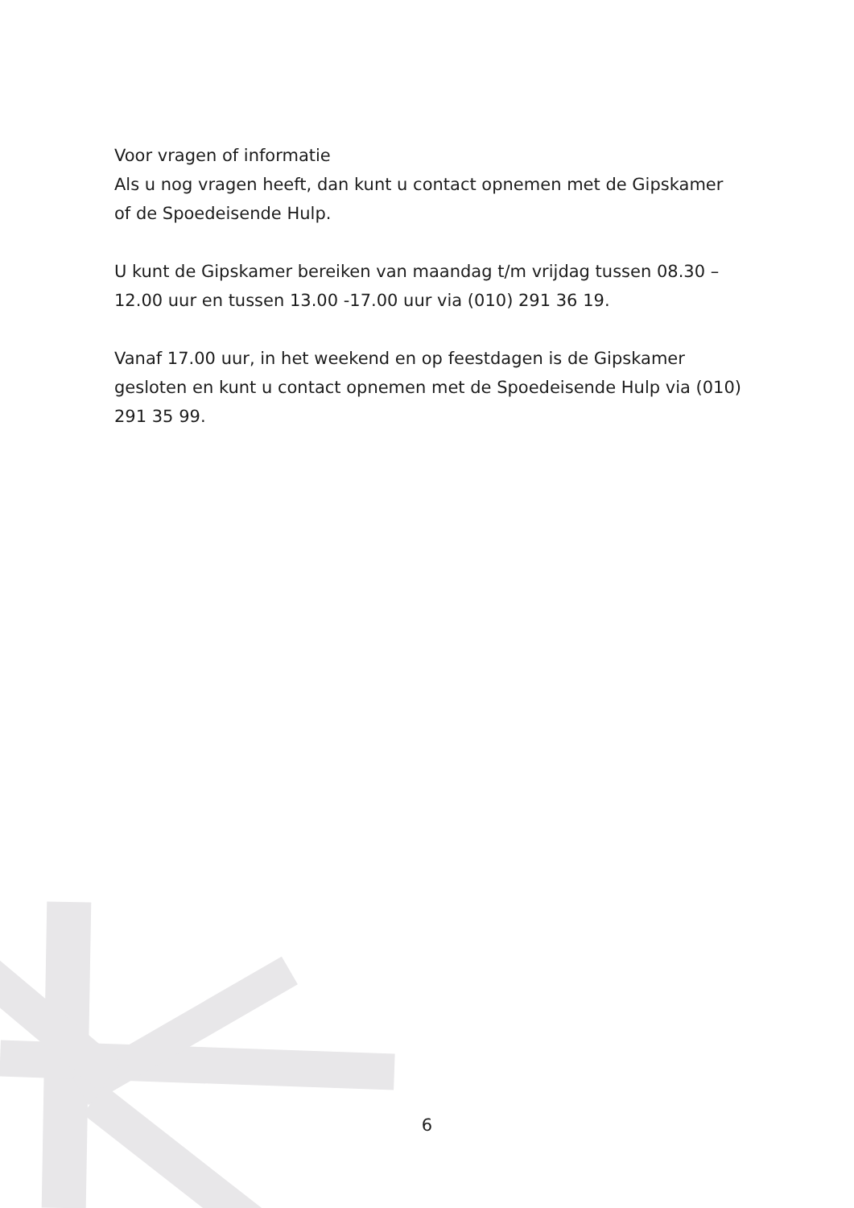Voor vragen of informatie
Als u nog vragen heeft, dan kunt u contact opnemen met de Gipskamer of de Spoedeisende Hulp.
U kunt de Gipskamer bereiken van maandag t/m vrijdag tussen 08.30 – 12.00 uur en tussen 13.00 -17.00 uur via (010) 291 36 19.
Vanaf 17.00 uur, in het weekend en op feestdagen is de Gipskamer gesloten en kunt u contact opnemen met de Spoedeisende Hulp via (010) 291 35 99.
6